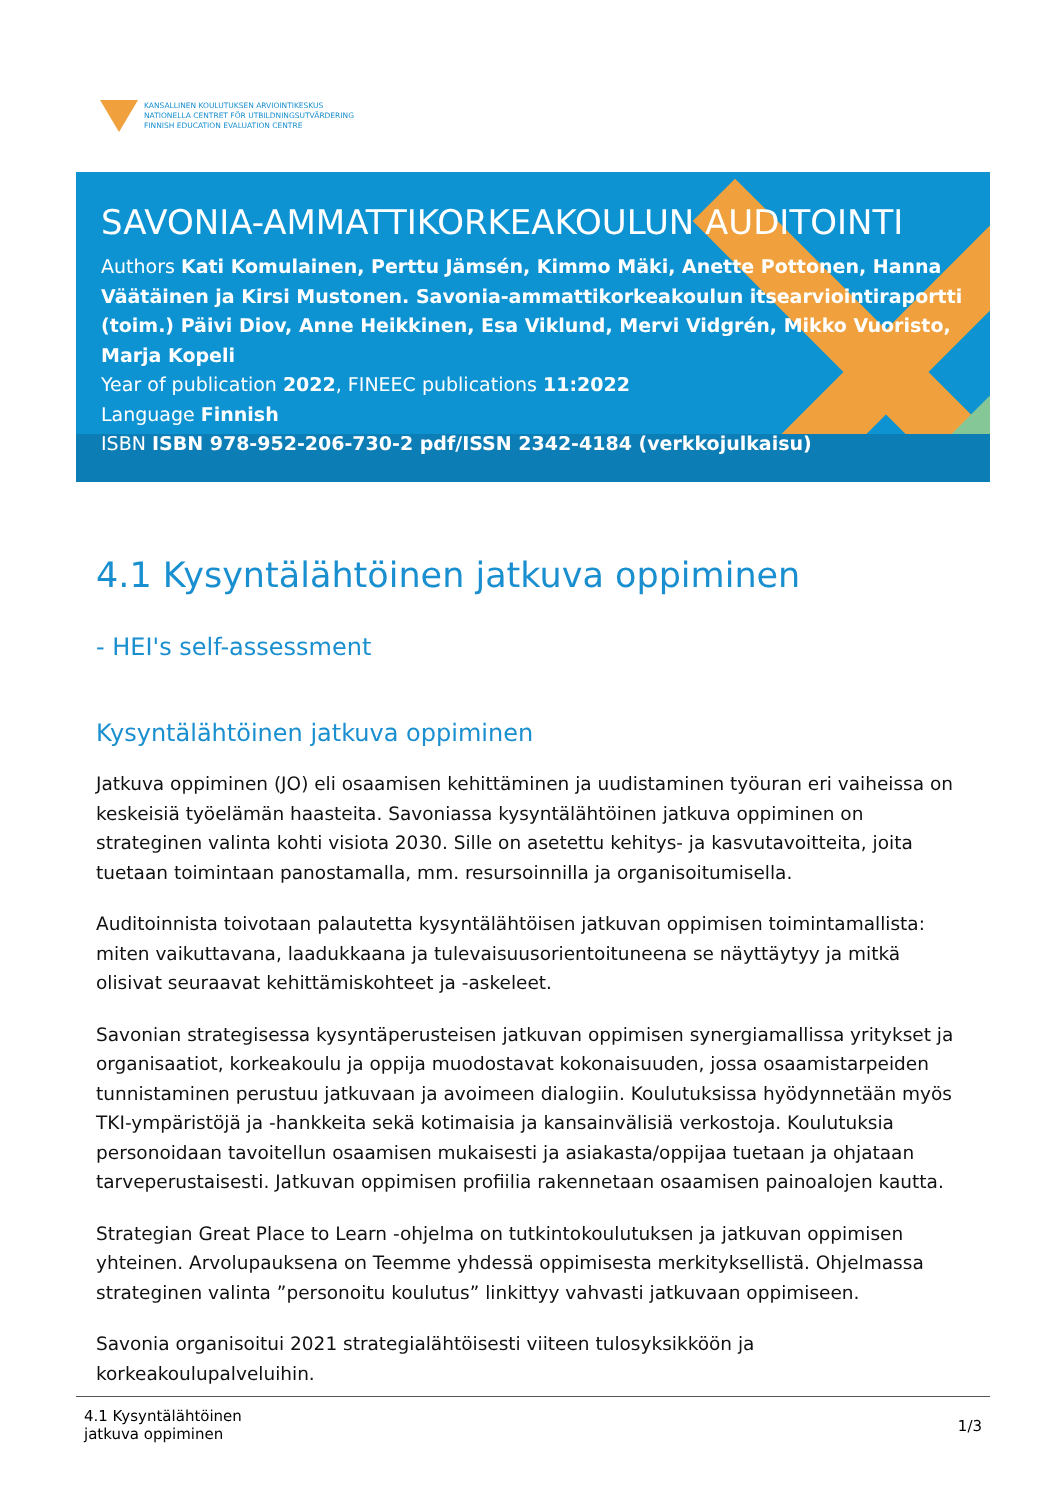KANSALLINEN KOULUTUKSEN ARVIOINTIKESKUS
NATIONELLA CENTRET FÖR UTBILDNINGSUTVÄRDERING
FINNISH EDUCATION EVALUATION CENTRE
SAVONIA-AMMATTIKORKEAKOULUN AUDITOINTI
Authors Kati Komulainen, Perttu Jämsén, Kimmo Mäki, Anette Pottonen, Hanna Väätäinen ja Kirsi Mustonen. Savonia-ammattikorkeakoulun itsearviointiraportti (toim.) Päivi Diov, Anne Heikkinen, Esa Viklund, Mervi Vidgrén, Mikko Vuoristo, Marja Kopeli
Year of publication 2022, FINEEC publications 11:2022
Language Finnish
ISBN ISBN 978-952-206-730-2 pdf/ISSN 2342-4184 (verkkojulkaisu)
4.1 Kysyntälähtöinen jatkuva oppiminen
- HEI's self-assessment
Kysyntälähtöinen jatkuva oppiminen
Jatkuva oppiminen (JO) eli osaamisen kehittäminen ja uudistaminen työuran eri vaiheissa on keskeisiä työelämän haasteita. Savoniassa kysyntälähtöinen jatkuva oppiminen on strateginen valinta kohti visiota 2030. Sille on asetettu kehitys- ja kasvutavoitteita, joita tuetaan toimintaan panostamalla, mm. resursoinnilla ja organisoitumisella.
Auditoinnista toivotaan palautetta kysyntälähtöisen jatkuvan oppimisen toimintamallista: miten vaikuttavana, laadukkaana ja tulevaisuusorientoituneena se näyttäytyy ja mitkä olisivat seuraavat kehittämiskohteet ja -askeleet.
Savonian strategisessa kysyntäperusteisen jatkuvan oppimisen synergiamallissa yritykset ja organisaatiot, korkeakoulu ja oppija muodostavat kokonaisuuden, jossa osaamistarpeiden tunnistaminen perustuu jatkuvaan ja avoimeen dialogiin. Koulutuksissa hyödynnetään myös TKI-ympäristöjä ja -hankkeita sekä kotimaisia ja kansainvälisiä verkostoja. Koulutuksia personoidaan tavoitellun osaamisen mukaisesti ja asiakasta/oppijaa tuetaan ja ohjataan tarveperustaisesti. Jatkuvan oppimisen profiilia rakennetaan osaamisen painoalojen kautta.
Strategian Great Place to Learn -ohjelma on tutkintokoulutuksen ja jatkuvan oppimisen yhteinen. Arvolupauksena on Teemme yhdessä oppimisesta merkityksellistä. Ohjelmassa strateginen valinta ”personoitu koulutus” linkittyy vahvasti jatkuvaan oppimiseen.
Savonia organisoitui 2021 strategialähtöisesti viiteen tulosyksikköön ja korkeakoulupalveluihin.
4.1 Kysyntälähtöinen
jatkuva oppiminen
1/3